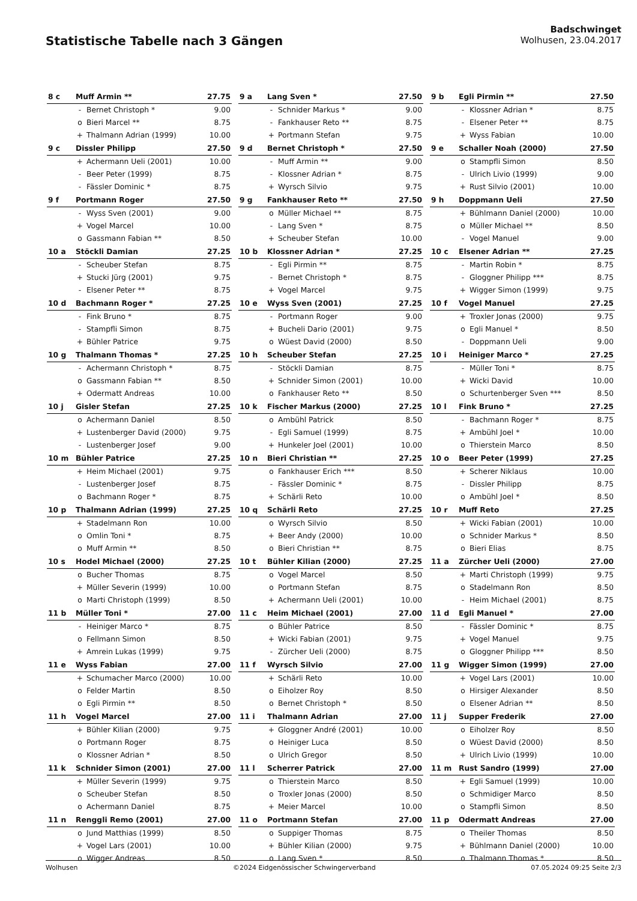Statistische Tabelle nach 3 Gängen
Badschwinget
Wolhusen, 23.04.2017
| 8 c | Muff Armin ** | | 27.75 |
| --- | --- | --- | --- |
| | - | Bernet Christoph * | 9.00 |
| | o | Bieri Marcel ** | 8.75 |
| | + | Thalmann Adrian (1999) | 10.00 |
| 9 a | Lang Sven * | | 27.50 |
| --- | --- | --- | --- |
| | - | Schnider Markus * | 9.00 |
| | - | Fankhauser Reto ** | 8.75 |
| | + | Portmann Stefan | 9.75 |
| 9 b | Egli Pirmin ** | | 27.50 |
| --- | --- | --- | --- |
| | - | Klossner Adrian * | 8.75 |
| | - | Elsener Peter ** | 8.75 |
| | + | Wyss Fabian | 10.00 |
| 9 c | Dissler Philipp | | 27.50 |
| --- | --- | --- | --- |
| | + | Achermann Ueli (2001) | 10.00 |
| | - | Beer Peter (1999) | 8.75 |
| | - | Fässler Dominic * | 8.75 |
| 9 d | Bernet Christoph * | | 27.50 |
| --- | --- | --- | --- |
| | - | Muff Armin ** | 9.00 |
| | - | Klossner Adrian * | 8.75 |
| | + | Wyrsch Silvio | 9.75 |
| 9 e | Schaller Noah (2000) | | 27.50 |
| --- | --- | --- | --- |
| | o | Stampfli Simon | 8.50 |
| | - | Ulrich Livio (1999) | 9.00 |
| | + | Rust Silvio (2001) | 10.00 |
| 9 f | Portmann Roger | | 27.50 |
| --- | --- | --- | --- |
| | - | Wyss Sven (2001) | 9.00 |
| | + | Vogel Marcel | 10.00 |
| | o | Gassmann Fabian ** | 8.50 |
| 9 g | Fankhauser Reto ** | | 27.50 |
| --- | --- | --- | --- |
| | o | Müller Michael ** | 8.75 |
| | - | Lang Sven * | 8.75 |
| | + | Scheuber Stefan | 10.00 |
| 9 h | Doppmann Ueli | | 27.50 |
| --- | --- | --- | --- |
| | + | Bühlmann Daniel (2000) | 10.00 |
| | o | Müller Michael ** | 8.50 |
| | - | Vogel Manuel | 9.00 |
| 10 a | Stöckli Damian | | 27.25 |
| --- | --- | --- | --- |
| | - | Scheuber Stefan | 8.75 |
| | + | Stucki Jürg (2001) | 9.75 |
| | - | Elsener Peter ** | 8.75 |
| 10 b | Klossner Adrian * | | 27.25 |
| --- | --- | --- | --- |
| | - | Egli Pirmin ** | 8.75 |
| | - | Bernet Christoph * | 8.75 |
| | + | Vogel Marcel | 9.75 |
| 10 c | Elsener Adrian ** | | 27.25 |
| --- | --- | --- | --- |
| | - | Martin Robin * | 8.75 |
| | - | Gloggner Philipp *** | 8.75 |
| | + | Wigger Simon (1999) | 9.75 |
| 10 d | Bachmann Roger * | | 27.25 |
| --- | --- | --- | --- |
| | - | Fink Bruno * | 8.75 |
| | - | Stampfli Simon | 8.75 |
| | + | Bühler Patrice | 9.75 |
| 10 e | Wyss Sven (2001) | | 27.25 |
| --- | --- | --- | --- |
| | - | Portmann Roger | 9.00 |
| | + | Bucheli Dario (2001) | 9.75 |
| | o | Wüest David (2000) | 8.50 |
| 10 f | Vogel Manuel | | 27.25 |
| --- | --- | --- | --- |
| | + | Troxler Jonas (2000) | 9.75 |
| | o | Egli Manuel * | 8.50 |
| | - | Doppmann Ueli | 9.00 |
| 10 g | Thalmann Thomas * | | 27.25 |
| --- | --- | --- | --- |
| | - | Achermann Christoph * | 8.75 |
| | o | Gassmann Fabian ** | 8.50 |
| | + | Odermatt Andreas | 10.00 |
| 10 h | Scheuber Stefan | | 27.25 |
| --- | --- | --- | --- |
| | - | Stöckli Damian | 8.75 |
| | + | Schnider Simon (2001) | 10.00 |
| | o | Fankhauser Reto ** | 8.50 |
| 10 i | Heiniger Marco * | | 27.25 |
| --- | --- | --- | --- |
| | - | Müller Toni * | 8.75 |
| | + | Wicki David | 10.00 |
| | o | Schurtenberger Sven *** | 8.50 |
| 10 j | Gisler Stefan | | 27.25 |
| --- | --- | --- | --- |
| | o | Achermann Daniel | 8.50 |
| | + | Lustenberger David (2000) | 9.75 |
| | - | Lustenberger Josef | 9.00 |
| 10 k | Fischer Markus (2000) | | 27.25 |
| --- | --- | --- | --- |
| | o | Ambühl Patrick | 8.50 |
| | - | Egli Samuel (1999) | 8.75 |
| | + | Hunkeler Joel (2001) | 10.00 |
| 10 l | Fink Bruno * | | 27.25 |
| --- | --- | --- | --- |
| | - | Bachmann Roger * | 8.75 |
| | + | Ambühl Joel * | 10.00 |
| | o | Thierstein Marco | 8.50 |
| 10 m | Bühler Patrice | | 27.25 |
| --- | --- | --- | --- |
| | + | Heim Michael (2001) | 9.75 |
| | - | Lustenberger Josef | 8.75 |
| | o | Bachmann Roger * | 8.75 |
| 10 n | Bieri Christian ** | | 27.25 |
| --- | --- | --- | --- |
| | o | Fankhauser Erich *** | 8.50 |
| | - | Fässler Dominic * | 8.75 |
| | + | Schärli Reto | 10.00 |
| 10 o | Beer Peter (1999) | | 27.25 |
| --- | --- | --- | --- |
| | + | Scherer Niklaus | 10.00 |
| | - | Dissler Philipp | 8.75 |
| | o | Ambühl Joel * | 8.50 |
| 10 p | Thalmann Adrian (1999) | | 27.25 |
| --- | --- | --- | --- |
| | + | Stadelmann Ron | 10.00 |
| | o | Omlin Toni * | 8.75 |
| | o | Muff Armin ** | 8.50 |
| 10 q | Schärli Reto | | 27.25 |
| --- | --- | --- | --- |
| | o | Wyrsch Silvio | 8.50 |
| | + | Beer Andy (2000) | 10.00 |
| | o | Bieri Christian ** | 8.75 |
| 10 r | Muff Reto | | 27.25 |
| --- | --- | --- | --- |
| | + | Wicki Fabian (2001) | 10.00 |
| | o | Schnider Markus * | 8.50 |
| | o | Bieri Elias | 8.75 |
| 10 s | Hodel Michael (2000) | | 27.25 |
| --- | --- | --- | --- |
| | o | Bucher Thomas | 8.75 |
| | + | Müller Severin (1999) | 10.00 |
| | o | Marti Christoph (1999) | 8.50 |
| 10 t | Bühler Kilian (2000) | | 27.25 |
| --- | --- | --- | --- |
| | o | Vogel Marcel | 8.50 |
| | o | Portmann Stefan | 8.75 |
| | + | Achermann Ueli (2001) | 10.00 |
| 11 a | Zürcher Ueli (2000) | | 27.00 |
| --- | --- | --- | --- |
| | + | Marti Christoph (1999) | 9.75 |
| | o | Stadelmann Ron | 8.50 |
| | - | Heim Michael (2001) | 8.75 |
| 11 b | Müller Toni * | | 27.00 |
| --- | --- | --- | --- |
| | - | Heiniger Marco * | 8.75 |
| | o | Fellmann Simon | 8.50 |
| | + | Amrein Lukas (1999) | 9.75 |
| 11 c | Heim Michael (2001) | | 27.00 |
| --- | --- | --- | --- |
| | o | Bühler Patrice | 8.50 |
| | + | Wicki Fabian (2001) | 9.75 |
| | - | Zürcher Ueli (2000) | 8.75 |
| 11 d | Egli Manuel * | | 27.00 |
| --- | --- | --- | --- |
| | - | Fässler Dominic * | 8.75 |
| | + | Vogel Manuel | 9.75 |
| | o | Gloggner Philipp *** | 8.50 |
| 11 e | Wyss Fabian | | 27.00 |
| --- | --- | --- | --- |
| | + | Schumacher Marco (2000) | 10.00 |
| | o | Felder Martin | 8.50 |
| | o | Egli Pirmin ** | 8.50 |
| 11 f | Wyrsch Silvio | | 27.00 |
| --- | --- | --- | --- |
| | + | Schärli Reto | 10.00 |
| | o | Eiholzer Roy | 8.50 |
| | o | Bernet Christoph * | 8.50 |
| 11 g | Wigger Simon (1999) | | 27.00 |
| --- | --- | --- | --- |
| | + | Vogel Lars (2001) | 10.00 |
| | o | Hirsiger Alexander | 8.50 |
| | o | Elsener Adrian ** | 8.50 |
| 11 h | Vogel Marcel | | 27.00 |
| --- | --- | --- | --- |
| | + | Bühler Kilian (2000) | 9.75 |
| | o | Portmann Roger | 8.75 |
| | o | Klossner Adrian * | 8.50 |
| 11 i | Thalmann Adrian | | 27.00 |
| --- | --- | --- | --- |
| | + | Gloggner André (2001) | 10.00 |
| | o | Heiniger Luca | 8.50 |
| | o | Ulrich Gregor | 8.50 |
| 11 j | Supper Frederik | | 27.00 |
| --- | --- | --- | --- |
| | o | Eiholzer Roy | 8.50 |
| | o | Wüest David (2000) | 8.50 |
| | + | Ulrich Livio (1999) | 10.00 |
| 11 k | Schnider Simon (2001) | | 27.00 |
| --- | --- | --- | --- |
| | + | Müller Severin (1999) | 9.75 |
| | o | Scheuber Stefan | 8.50 |
| | o | Achermann Daniel | 8.75 |
| 11 l | Scherrer Patrick | | 27.00 |
| --- | --- | --- | --- |
| | o | Thierstein Marco | 8.50 |
| | o | Troxler Jonas (2000) | 8.50 |
| | + | Meier Marcel | 10.00 |
| 11 m | Rust Sandro (1999) | | 27.00 |
| --- | --- | --- | --- |
| | + | Egli Samuel (1999) | 10.00 |
| | o | Schmidiger Marco | 8.50 |
| | o | Stampfli Simon | 8.50 |
| 11 n | Renggli Remo (2001) | | 27.00 |
| --- | --- | --- | --- |
| | o | Jund Matthias (1999) | 8.50 |
| | + | Vogel Lars (2001) | 10.00 |
| | o | Wigger Andreas | 8.50 |
| 11 o | Portmann Stefan | | 27.00 |
| --- | --- | --- | --- |
| | o | Suppiger Thomas | 8.75 |
| | + | Bühler Kilian (2000) | 9.75 |
| | o | Lang Sven * | 8.50 |
| 11 p | Odermatt Andreas | | 27.00 |
| --- | --- | --- | --- |
| | o | Theiler Thomas | 8.50 |
| | + | Bühlmann Daniel (2000) | 10.00 |
| | o | Thalmann Thomas * | 8.50 |
Wolhusen ©2024 Eidgenössischer Schwingerverband 07.05.2024 09:25 Seite 2/3